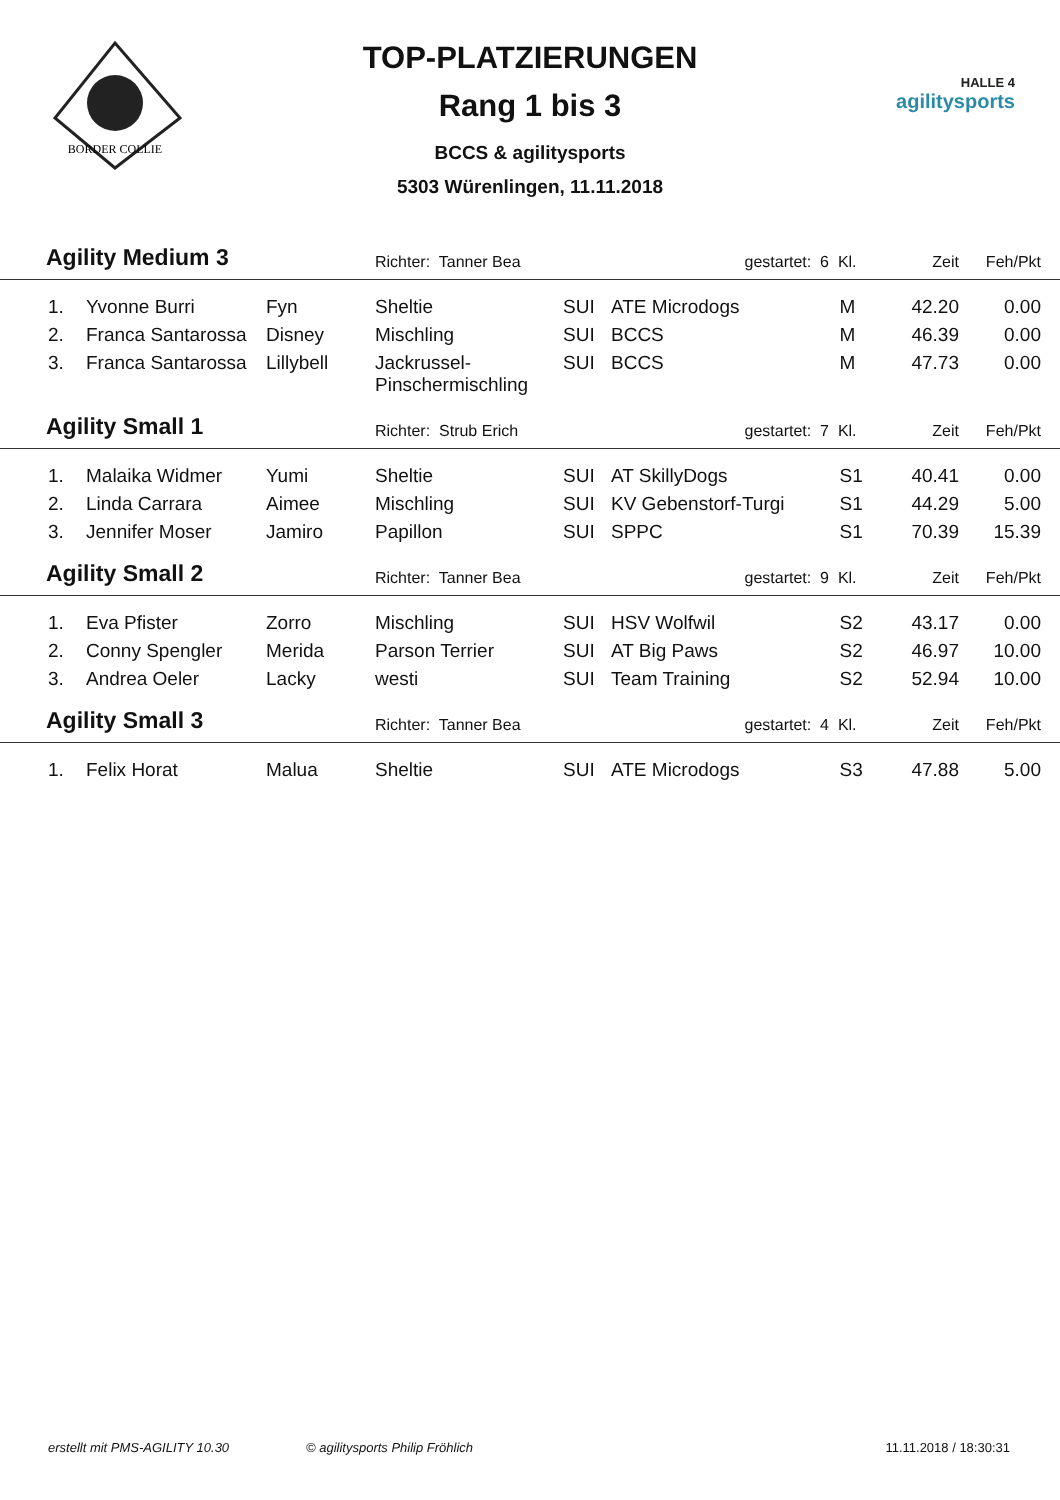BORDER COLLIE
HALLE 4
agilitysports
TOP-PLATZIERUNGEN
Rang 1 bis 3
BCCS & agilitysports
5303 Würenlingen, 11.11.2018
| Agility Medium 3 | | | Richter: Tanner Bea | | gestartet: 6 | Kl. | Zeit | Feh/Pkt | |
| --- | --- | --- | --- | --- | --- | --- | --- | --- | --- |
| 1. | Yvonne Burri | Fyn | Sheltie | SUI | ATE Microdogs | M | 42.20 | 0.00 | |
| 2. | Franca Santarossa | Disney | Mischling | SUI | BCCS | M | 46.39 | 0.00 | |
| 3. | Franca Santarossa | Lillybell | Jackrussel- Pinschermischling | SUI | BCCS | M | 47.73 | 0.00 | |
| Agility Small 1 | | | Richter: Strub Erich | | gestartet: 7 | Kl. | Zeit | Feh/Pkt | |
| 1. | Malaika Widmer | Yumi | Sheltie | SUI | AT SkillyDogs | S1 | 40.41 | 0.00 | |
| 2. | Linda Carrara | Aimee | Mischling | SUI | KV Gebenstorf-Turgi | S1 | 44.29 | 5.00 | |
| 3. | Jennifer Moser | Jamiro | Papillon | SUI | SPPC | S1 | 70.39 | 15.39 | |
| Agility Small 2 | | | Richter: Tanner Bea | | gestartet: 9 | Kl. | Zeit | Feh/Pkt | |
| 1. | Eva Pfister | Zorro | Mischling | SUI | HSV Wolfwil | S2 | 43.17 | 0.00 | |
| 2. | Conny Spengler | Merida | Parson Terrier | SUI | AT Big Paws | S2 | 46.97 | 10.00 | |
| 3. | Andrea Oeler | Lacky | westi | SUI | Team Training | S2 | 52.94 | 10.00 | |
| Agility Small 3 | | | Richter: Tanner Bea | | gestartet: 4 | Kl. | Zeit | Feh/Pkt | |
| 1. | Felix Horat | Malua | Sheltie | SUI | ATE Microdogs | S3 | 47.88 | 5.00 | |
erstellt mit PMS-AGILITY 10.30 © agilitysports Philip Fröhlich 11.11.2018 / 18:30:31